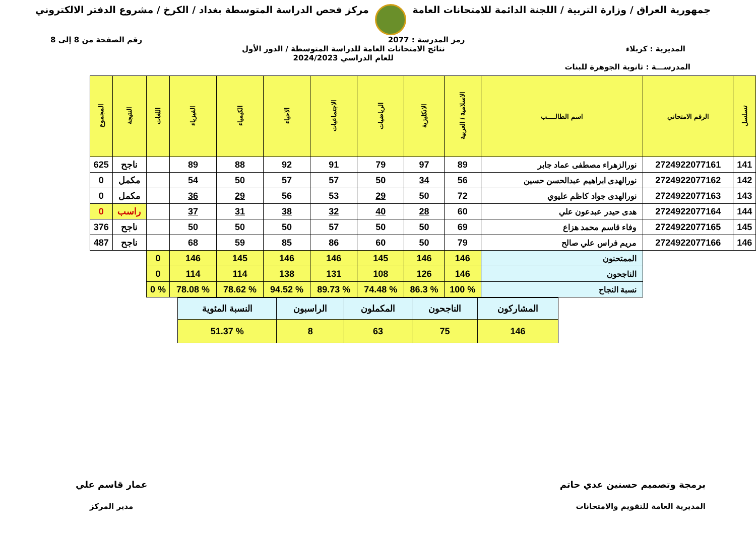جمهورية العراق / وزارة التربية / اللجنة الدائمة للامتحانات العامة
مركز فحص الدراسة المتوسطة بغداد / الكرخ / مشروع الدفتر الالكتروني
رمز المدرسة : 2077 رقم الصفحة من 8 إلى 8
المديرية : كربلاء نتائج الامتحانات العامة للدراسة المتوسطة / الدور الأول
للعام الدراسي 2024/2023
المدرســـة : ثانوية الجوهرة للبنات
| تسلسل | الرقم الامتحاني | اسم الطالــــب | الاسلامية / العربية | الانكليزية | الرياضيات | الاجتماعيات | الاحياء | الكيمياء | الفيزياء | اللغات | النتيجة | المجموع |
| --- | --- | --- | --- | --- | --- | --- | --- | --- | --- | --- | --- | --- |
| 141 | 2724922077161 | نورالزهراء مصطفى عماد جابر | 89 | 97 | 79 | 91 | 92 | 88 | 89 | | ناجح | 625 |
| 142 | 2724922077162 | نورالهدى ابراهيم عبدالحسن حسين | 56 | 34 | 50 | 57 | 57 | 50 | 54 | | مكمل | 0 |
| 143 | 2724922077163 | نورالهدى جواد كاظم عليوي | 72 | 50 | 29 | 53 | 56 | 29 | 36 | | مكمل | 0 |
| 144 | 2724922077164 | هدى حيدر عبدعون علي | 60 | 28 | 40 | 32 | 38 | 31 | 37 | | راسب | 0 |
| 145 | 2724922077165 | وفاء قاسم محمد هزاع | 69 | 50 | 50 | 57 | 50 | 50 | 50 | | ناجح | 376 |
| 146 | 2724922077166 | مريم فراس علي صالح | 79 | 50 | 60 | 86 | 85 | 59 | 68 | | ناجح | 487 |
| | | الممتحنون | 146 | 146 | 145 | 146 | 146 | 145 | 146 | 0 | | |
| | | الناجحون | 146 | 126 | 108 | 131 | 138 | 114 | 114 | 0 | | |
| | | نسبة النجاح | % 100 | % 86.3 | % 74.48 | % 89.73 | % 94.52 | % 78.62 | % 78.08 | % 0 | | |
| المشاركون | الناجحون | المكملون | الراسبون | النسبة المئوية |
| 146 | 75 | 63 | 8 | % 51.37 |
برمجة وتصميم حسنين عدي حاتم
المديرية العامة للتقويم والامتحانات
عمار قاسم علي
مدير المركز